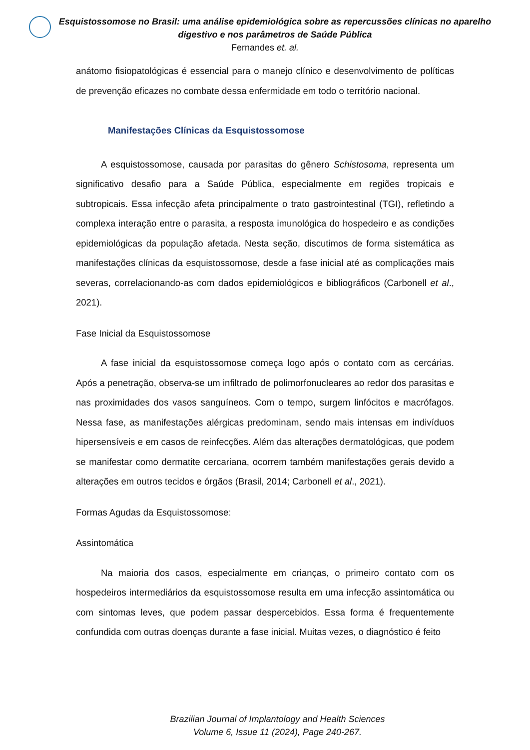Esquistossomose no Brasil: uma análise epidemiológica sobre as repercussões clínicas no aparelho digestivo e nos parâmetros de Saúde Pública
Fernandes et. al.
anátomo fisiopatológicas é essencial para o manejo clínico e desenvolvimento de políticas de prevenção eficazes no combate dessa enfermidade em todo o território nacional.
Manifestações Clínicas da Esquistossomose
A esquistossomose, causada por parasitas do gênero Schistosoma, representa um significativo desafio para a Saúde Pública, especialmente em regiões tropicais e subtropicais. Essa infecção afeta principalmente o trato gastrointestinal (TGI), refletindo a complexa interação entre o parasita, a resposta imunológica do hospedeiro e as condições epidemiológicas da população afetada. Nesta seção, discutimos de forma sistemática as manifestações clínicas da esquistossomose, desde a fase inicial até as complicações mais severas, correlacionando-as com dados epidemiológicos e bibliográficos (Carbonell et al., 2021).
Fase Inicial da Esquistossomose
A fase inicial da esquistossomose começa logo após o contato com as cercárias. Após a penetração, observa-se um infiltrado de polimorfonucleares ao redor dos parasitas e nas proximidades dos vasos sanguíneos. Com o tempo, surgem linfócitos e macrófagos. Nessa fase, as manifestações alérgicas predominam, sendo mais intensas em indivíduos hipersensíveis e em casos de reinfecções. Além das alterações dermatológicas, que podem se manifestar como dermatite cercariana, ocorrem também manifestações gerais devido a alterações em outros tecidos e órgãos (Brasil, 2014; Carbonell et al., 2021).
Formas Agudas da Esquistossomose:
Assintomática
Na maioria dos casos, especialmente em crianças, o primeiro contato com os hospedeiros intermediários da esquistossomose resulta em uma infecção assintomática ou com sintomas leves, que podem passar despercebidos. Essa forma é frequentemente confundida com outras doenças durante a fase inicial. Muitas vezes, o diagnóstico é feito
Brazilian Journal of Implantology and Health Sciences
Volume 6, Issue 11 (2024), Page 240-267.